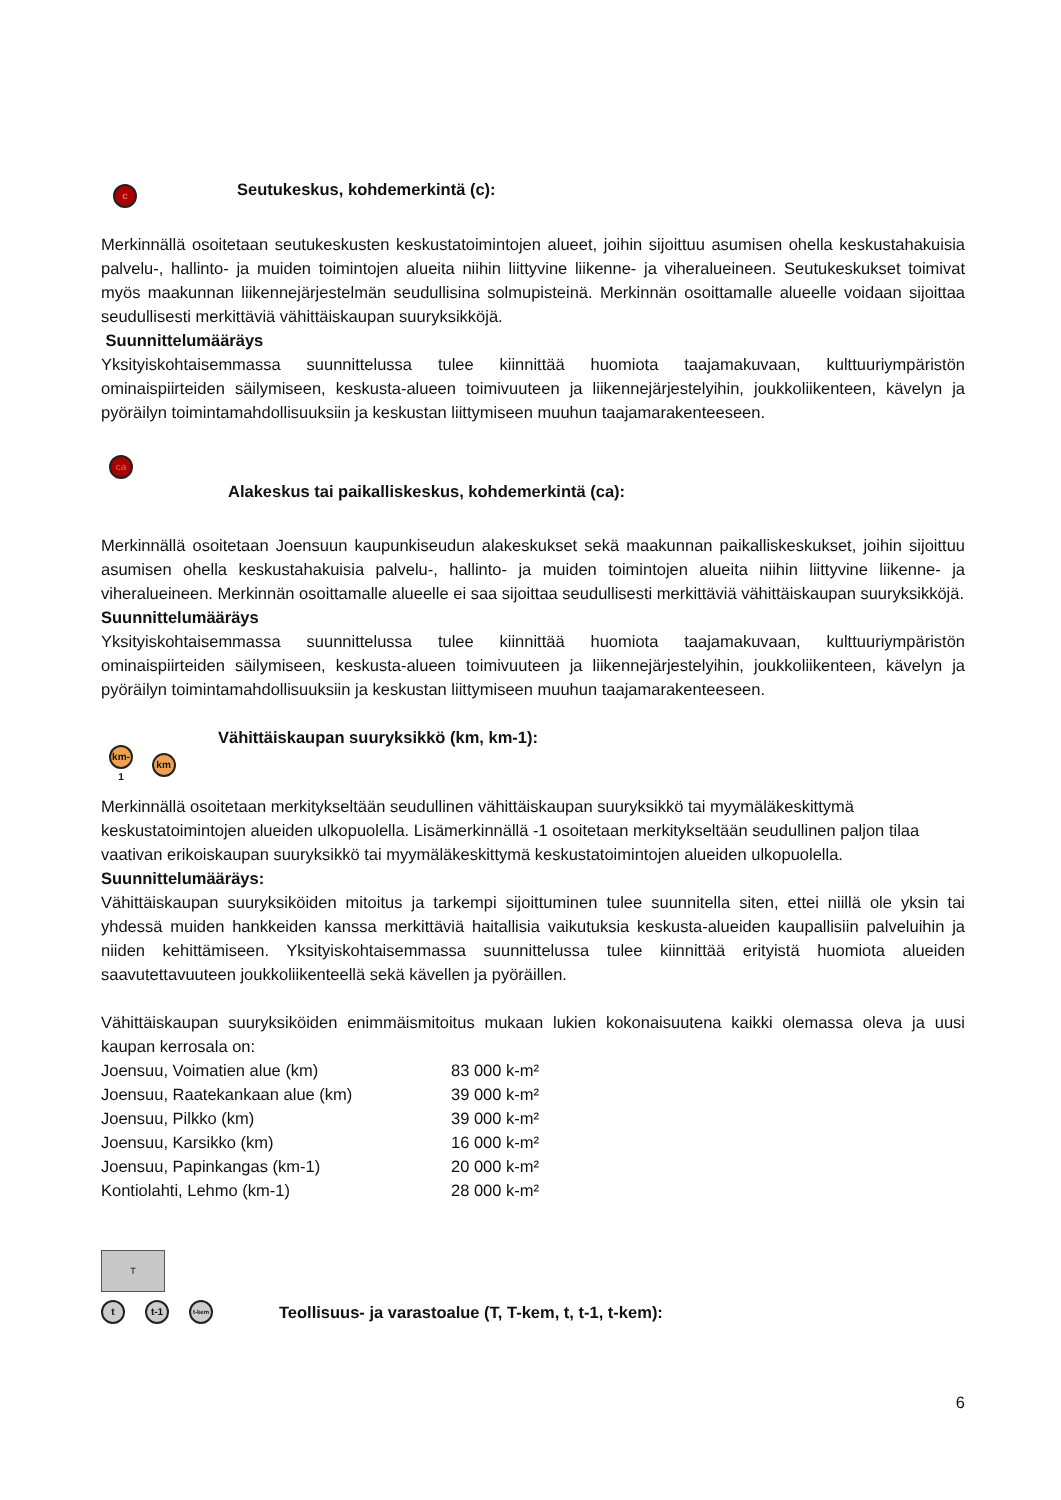c Seutukeskus, kohdemerkintä (c):
Merkinnällä osoitetaan seutukeskusten keskustatoimintojen alueet, joihin sijoittuu asumisen ohella keskustahakuisia palvelu-, hallinto- ja muiden toimintojen alueita niihin liittyvine liikenne- ja viheralueineen. Seutukeskukset toimivat myös maakunnan liikennejärjestelmän seudullisina solmupisteinä. Merkinnän osoittamalle alueelle voidaan sijoittaa seudullisesti merkittäviä vähittäiskaupan suuryksikköjä.
Suunnittelumääräys
Yksityiskohtaisemmassa suunnittelussa tulee kiinnittää huomiota taajamakuvaan, kulttuuriympäristön ominaispiirteiden säilymiseen, keskusta-alueen toimivuuteen ja liikennejärjestelyihin, joukkoliikenteen, kävelyn ja pyöräilyn toimintamahdollisuuksiin ja keskustan liittymiseen muuhun taajamarakenteeseen.
ca
Alakeskus tai paikalliskeskus, kohdemerkintä (ca):
Merkinnällä osoitetaan Joensuun kaupunkiseudun alakeskukset sekä maakunnan paikalliskeskukset, joihin sijoittuu asumisen ohella keskustahakuisia palvelu-, hallinto- ja muiden toimintojen alueita niihin liittyvine liikenne- ja viheralueineen. Merkinnän osoittamalle alueelle ei saa sijoittaa seudullisesti merkittäviä vähittäiskaupan suuryksikköjä.
Suunnittelumääräys
Yksityiskohtaisemmassa suunnittelussa tulee kiinnittää huomiota taajamakuvaan, kulttuuriympäristön ominaispiirteiden säilymiseen, keskusta-alueen toimivuuteen ja liikennejärjestelyihin, joukkoliikenteen, kävelyn ja pyöräilyn toimintamahdollisuuksiin ja keskustan liittymiseen muuhun taajamarakenteeseen.
km-1 km Vähittäiskaupan suuryksikkö (km, km-1):
Merkinnällä osoitetaan merkitykseltään seudullinen vähittäiskaupan suuryksikkö tai myymäläkeskittymä keskustatoimintojen alueiden ulkopuolella. Lisämerkinnällä -1 osoitetaan merkitykseltään seudullinen paljon tilaa vaativan erikoiskaupan suuryksikkö tai myymäläkeskittymä keskustatoimintojen alueiden ulkopuolella.
Suunnittelumääräys:
Vähittäiskaupan suuryksiköiden mitoitus ja tarkempi sijoittuminen tulee suunnitella siten, ettei niillä ole yksin tai yhdessä muiden hankkeiden kanssa merkittäviä haitallisia vaikutuksia keskusta-alueiden kaupallisiin palveluihin ja niiden kehittämiseen. Yksityiskohtaisemmassa suunnittelussa tulee kiinnittää erityistä huomiota alueiden saavutettavuuteen joukkoliikenteellä sekä kävellen ja pyöräillen.
Vähittäiskaupan suuryksiköiden enimmäismitoitus mukaan lukien kokonaisuutena kaikki olemassa oleva ja uusi kaupan kerrosala on:
| Joensuu, Voimatien alue (km) | 83 000 k-m² |
| Joensuu, Raatekankaan alue (km) | 39 000 k-m² |
| Joensuu, Pilkko (km) | 39 000 k-m² |
| Joensuu, Karsikko (km) | 16 000 k-m² |
| Joensuu, Papinkangas (km-1) | 20 000 k-m² |
| Kontiolahti, Lehmo (km-1) | 28 000 k-m² |
T
tt-1 t-kem Teollisuus- ja varastoalue (T, T-kem, t, t-1, t-kem):
6